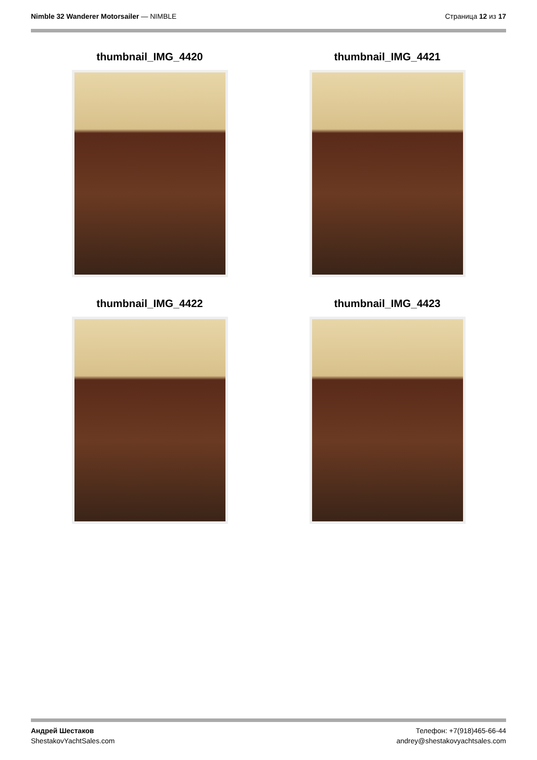Nimble 32 Wanderer Motorsailer — NIMBLE
Страница 12 из 17
thumbnail_IMG_4420
thumbnail_IMG_4421
thumbnail_IMG_4422
thumbnail_IMG_4423
Андрей Шестаков
ShestakovYachtSales.com
Телефон: +7(918)465-66-44
andrey@shestakovyachtsales.com